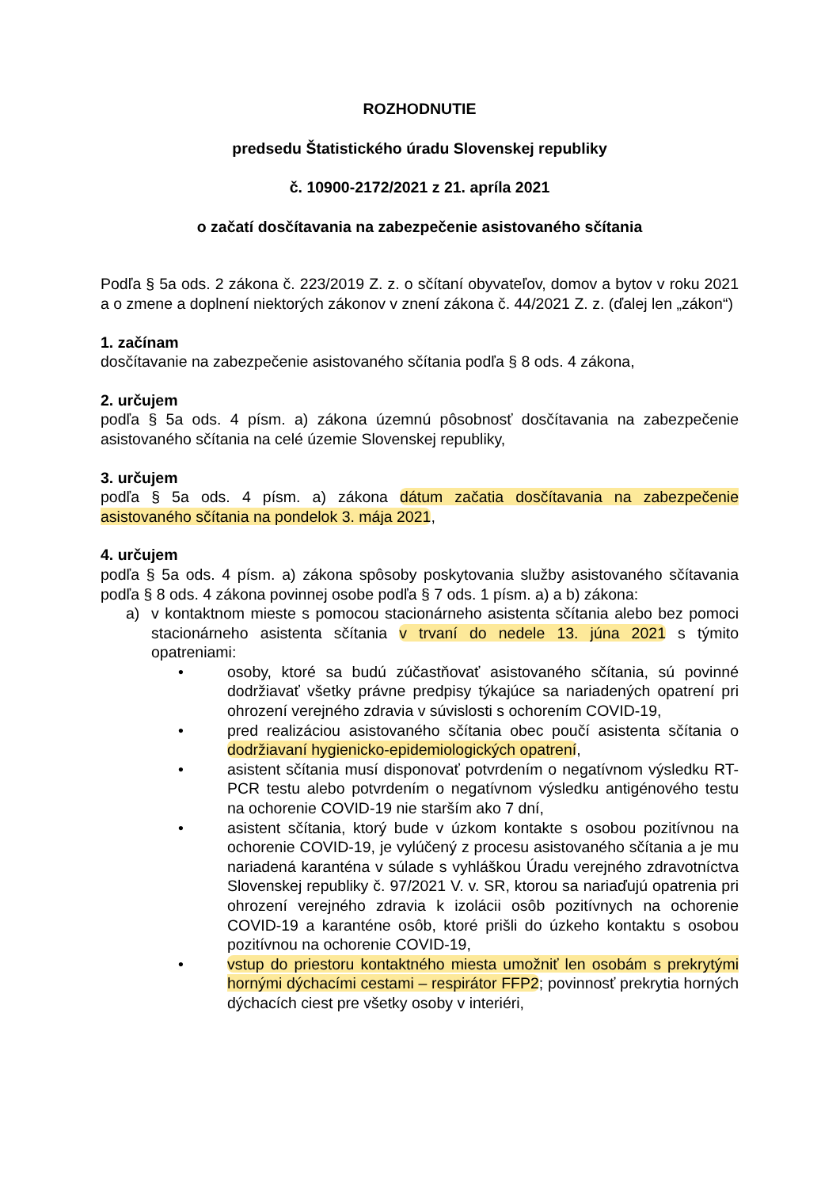ROZHODNUTIE
predsedu Štatistického úradu Slovenskej republiky
č. 10900-2172/2021 z 21. apríla 2021
o začatí dosčítavania na zabezpečenie asistovaného sčítania
Podľa § 5a ods. 2 zákona č. 223/2019 Z. z. o sčítaní obyvateľov, domov a bytov v roku 2021 a o zmene a doplnení niektorých zákonov v znení zákona č. 44/2021 Z. z. (ďalej len „zákon“)
1. začínam
dosčítavanie na zabezpečenie asistovaného sčítania podľa § 8 ods. 4 zákona,
2. určujem
podľa § 5a ods. 4 písm. a) zákona územnú pôsobnosť dosčítavania na zabezpečenie asistovaného sčítania na celé územie Slovenskej republiky,
3. určujem
podľa § 5a ods. 4 písm. a) zákona dátum začatia dosčítavania na zabezpečenie asistovaného sčítania na pondelok 3. mája 2021,
4. určujem
podľa § 5a ods. 4 písm. a) zákona spôsoby poskytovania služby asistovaného sčítavania podľa § 8 ods. 4 zákona povinnej osobe podľa § 7 ods. 1 písm. a) a b) zákona:
a) v kontaktnom mieste s pomocou stacionárneho asistenta sčítania alebo bez pomoci stacionárneho asistenta sčítania v trvaní do nedele 13. júna 2021 s týmito opatreniami:
• osoby, ktoré sa budú zúčastňovať asistovaného sčítania, sú povinné dodržiavať všetky právne predpisy týkajúce sa nariadených opatrení pri ohrození verejného zdravia v súvislosti s ochorením COVID-19,
• pred realizáciou asistovaného sčítania obec poučí asistenta sčítania o dodržiavaní hygienicko-epidemiologických opatrení,
• asistent sčítania musí disponovať potvrdením o negatívnom výsledku RT-PCR testu alebo potvrdením o negatívnom výsledku antigénového testu na ochorenie COVID-19 nie starším ako 7 dní,
• asistent sčítania, ktorý bude v úzkom kontakte s osobou pozitívnou na ochorenie COVID-19, je vylúčený z procesu asistovaného sčítania a je mu nariadená karanténa v súlade s vyhláškou Úradu verejného zdravotníctva Slovenskej republiky č. 97/2021 V. v. SR, ktorou sa nariaďujú opatrenia pri ohrození verejného zdravia k izolácii osôb pozitívnych na ochorenie COVID-19 a karanténe osôb, ktoré prišli do úzkeho kontaktu s osobou pozitívnou na ochorenie COVID-19,
• vstup do priestoru kontaktného miesta umožniť len osobám s prekrytými hornými dýchacími cestami – respirátor FFP2; povinnosť prekrytia horných dýchacích ciest pre všetky osoby v interiéri,